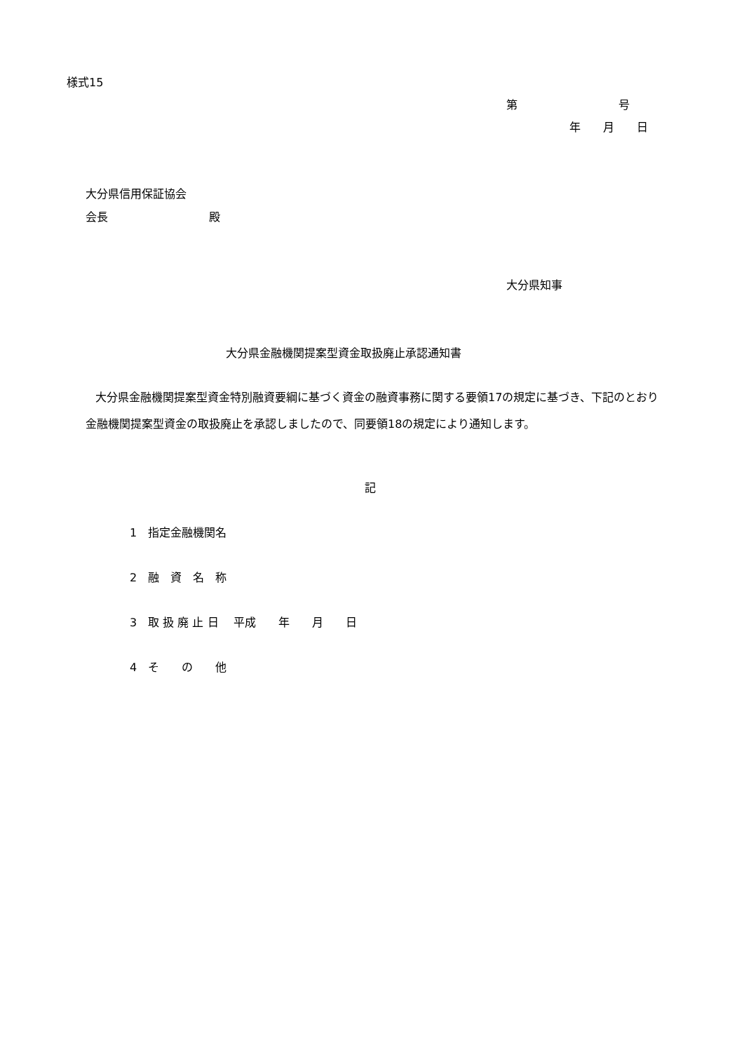様式15
第　　　　　　　　　号
年　　月　　日
大分県信用保証協会
会長　　　　　　　　　殿
大分県知事
大分県金融機関提案型資金取扱廃止承認通知書
大分県金融機関提案型資金特別融資要綱に基づく資金の融資事務に関する要領17の規定に基づき、下記のとおり金融機関提案型資金の取扱廃止を承認しましたので、同要領18の規定により通知します。
記
1　指定金融機関名
2　融　資　名　称
3　取 扱 廃 止 日　 平成　　年　　月　　日
4　そ　　の　　他